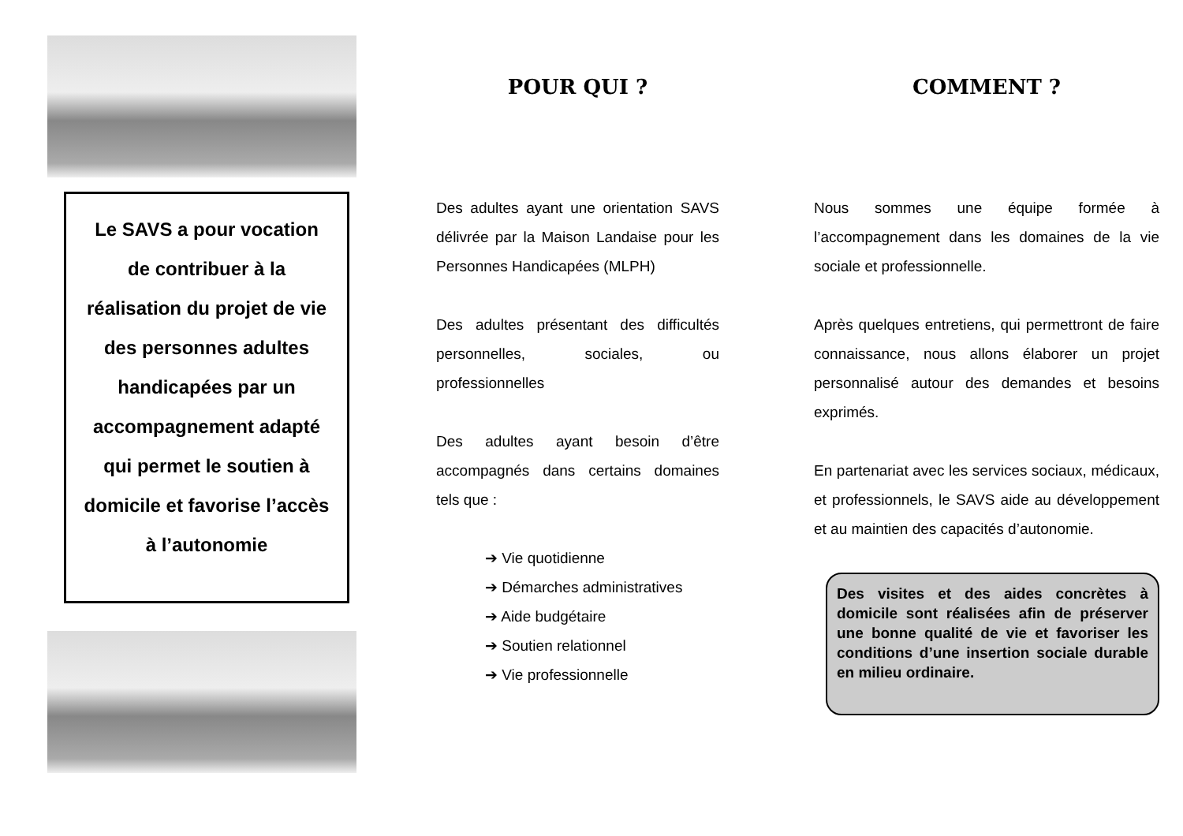Le SAVS a pour vocation
de contribuer à la
réalisation du projet de vie
des personnes adultes
handicapées par un
accompagnement adapté
qui permet le soutien à
domicile et favorise l’accès
à l’autonomie
POUR QUI ?
Des adultes ayant une orientation SAVS délivrée par la Maison Landaise pour les Personnes Handicapées (MLPH)
Des adultes présentant des difficultés personnelles, sociales, ou professionnelles
Des adultes ayant besoin d’être accompagnés dans certains domaines tels que :
➔ Vie quotidienne
➔ Démarches administratives
➔ Aide budgétaire
➔ Soutien relationnel
➔ Vie professionnelle
COMMENT ?
Nous sommes une équipe formée à l’accompagnement dans les domaines de la vie sociale et professionnelle.
Après quelques entretiens, qui permettront de faire connaissance, nous allons élaborer un projet personnalisé autour des demandes et besoins exprimés.
En partenariat avec les services sociaux, médicaux, et professionnels, le SAVS aide au développement et au maintien des capacités d’autonomie.
Des visites et des aides concrètes à domicile sont réalisées afin de préserver une bonne qualité de vie et favoriser les conditions d’une insertion sociale durable en milieu ordinaire.